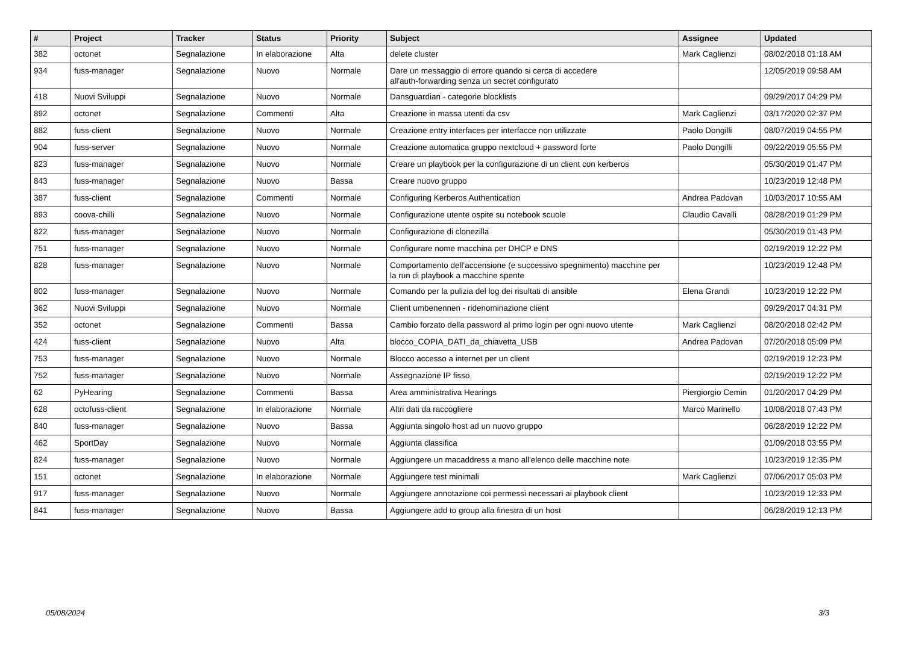| # | Project | Tracker | Status | Priority | Subject | Assignee | Updated |
| --- | --- | --- | --- | --- | --- | --- | --- |
| 382 | octonet | Segnalazione | In elaborazione | Alta | delete cluster | Mark Caglienzi | 08/02/2018 01:18 AM |
| 934 | fuss-manager | Segnalazione | Nuovo | Normale | Dare un messaggio di errore quando si cerca di accedere all'auth-forwarding senza un secret configurato | | 12/05/2019 09:58 AM |
| 418 | Nuovi Sviluppi | Segnalazione | Nuovo | Normale | Dansguardian - categorie blocklists | | 09/29/2017 04:29 PM |
| 892 | octonet | Segnalazione | Commenti | Alta | Creazione in massa utenti da csv | Mark Caglienzi | 03/17/2020 02:37 PM |
| 882 | fuss-client | Segnalazione | Nuovo | Normale | Creazione entry interfaces per interfacce non utilizzate | Paolo Dongilli | 08/07/2019 04:55 PM |
| 904 | fuss-server | Segnalazione | Nuovo | Normale | Creazione automatica gruppo nextcloud + password forte | Paolo Dongilli | 09/22/2019 05:55 PM |
| 823 | fuss-manager | Segnalazione | Nuovo | Normale | Creare un playbook per la configurazione di un client con kerberos | | 05/30/2019 01:47 PM |
| 843 | fuss-manager | Segnalazione | Nuovo | Bassa | Creare nuovo gruppo | | 10/23/2019 12:48 PM |
| 387 | fuss-client | Segnalazione | Commenti | Normale | Configuring Kerberos Authentication | Andrea Padovan | 10/03/2017 10:55 AM |
| 893 | coova-chilli | Segnalazione | Nuovo | Normale | Configurazione utente ospite su notebook scuole | Claudio Cavalli | 08/28/2019 01:29 PM |
| 822 | fuss-manager | Segnalazione | Nuovo | Normale | Configurazione di clonezilla | | 05/30/2019 01:43 PM |
| 751 | fuss-manager | Segnalazione | Nuovo | Normale | Configurare nome macchina per DHCP e DNS | | 02/19/2019 12:22 PM |
| 828 | fuss-manager | Segnalazione | Nuovo | Normale | Comportamento dell'accensione (e successivo spegnimento) macchine per la run di playbook a macchine spente | | 10/23/2019 12:48 PM |
| 802 | fuss-manager | Segnalazione | Nuovo | Normale | Comando per la pulizia del log dei risultati di ansible | Elena Grandi | 10/23/2019 12:22 PM |
| 362 | Nuovi Sviluppi | Segnalazione | Nuovo | Normale | Client umbenennen - ridenominazione client | | 09/29/2017 04:31 PM |
| 352 | octonet | Segnalazione | Commenti | Bassa | Cambio forzato della password al primo login per ogni nuovo utente | Mark Caglienzi | 08/20/2018 02:42 PM |
| 424 | fuss-client | Segnalazione | Nuovo | Alta | blocco_COPIA_DATI_da_chiavetta_USB | Andrea Padovan | 07/20/2018 05:09 PM |
| 753 | fuss-manager | Segnalazione | Nuovo | Normale | Blocco accesso a internet per un client | | 02/19/2019 12:23 PM |
| 752 | fuss-manager | Segnalazione | Nuovo | Normale | Assegnazione IP fisso | | 02/19/2019 12:22 PM |
| 62 | PyHearing | Segnalazione | Commenti | Bassa | Area amministrativa Hearings | Piergiorgio Cemin | 01/20/2017 04:29 PM |
| 628 | octofuss-client | Segnalazione | In elaborazione | Normale | Altri dati da raccogliere | Marco Marinello | 10/08/2018 07:43 PM |
| 840 | fuss-manager | Segnalazione | Nuovo | Bassa | Aggiunta singolo host ad un nuovo gruppo | | 06/28/2019 12:22 PM |
| 462 | SportDay | Segnalazione | Nuovo | Normale | Aggiunta classifica | | 01/09/2018 03:55 PM |
| 824 | fuss-manager | Segnalazione | Nuovo | Normale | Aggiungere un macaddress a mano all'elenco delle macchine note | | 10/23/2019 12:35 PM |
| 151 | octonet | Segnalazione | In elaborazione | Normale | Aggiungere test minimali | Mark Caglienzi | 07/06/2017 05:03 PM |
| 917 | fuss-manager | Segnalazione | Nuovo | Normale | Aggiungere annotazione coi permessi necessari ai playbook client | | 10/23/2019 12:33 PM |
| 841 | fuss-manager | Segnalazione | Nuovo | Bassa | Aggiungere add to group alla finestra di un host | | 06/28/2019 12:13 PM |
05/08/2024 3/3